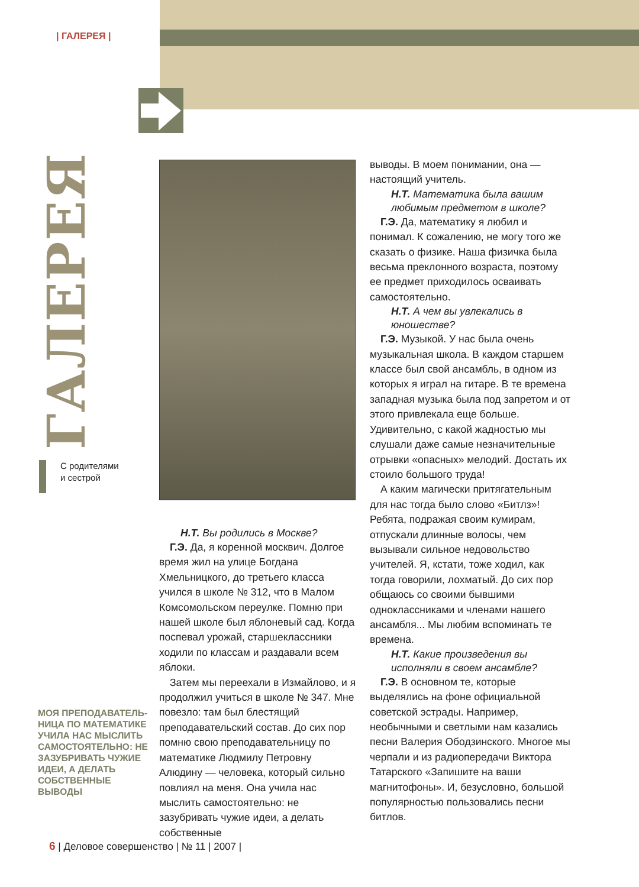| ГАЛЕРЕЯ |
ГАЛЕРЕЯ
С родителями
и сестрой
МОЯ ПРЕПОДАВАТЕЛЬ-НИЦА ПО МАТЕМАТИКЕ УЧИЛА НАС МЫСЛИТЬ САМОСТОЯТЕЛЬНО: НЕ ЗАЗУБРИВАТЬ ЧУЖИЕ ИДЕИ, А ДЕЛАТЬ СОБСТВЕННЫЕ ВЫВОДЫ
Н.Т. Вы родились в Москве?
Г.Э. Да, я коренной москвич. Долгое время жил на улице Богдана Хмельницкого, до третьего класса учился в школе № 312, что в Малом Комсомольском переулке. Помню при нашей школе был яблоневый сад. Когда поспевал урожай, старшеклассники ходили по классам и раздавали всем яблоки.
Затем мы переехали в Измайлово, и я продолжил учиться в школе № 347. Мне повезло: там был блестящий преподавательский состав. До сих пор помню свою преподавательницу по математике Людмилу Петровну Алюдину — человека, который сильно повлиял на меня. Она учила нас мыслить самостоятельно: не зазубривать чужие идеи, а делать собственные
выводы. В моем понимании, она — настоящий учитель.
Н.Т. Математика была вашим любимым предметом в школе?
Г.Э. Да, математику я любил и понимал. К сожалению, не могу того же сказать о физике. Наша физичка была весьма преклонного возраста, поэтому ее предмет приходилось осваивать самостоятельно.
Н.Т. А чем вы увлекались в юношестве?
Г.Э. Музыкой. У нас была очень музыкальная школа. В каждом старшем классе был свой ансамбль, в одном из которых я играл на гитаре. В те времена западная музыка была под запретом и от этого привлекала еще больше. Удивительно, с какой жадностью мы слушали даже самые незначительные отрывки «опасных» мелодий. Достать их стоило большого труда!
А каким магически притягательным для нас тогда было слово «Битлз»! Ребята, подражая своим кумирам, отпускали длинные волосы, чем вызывали сильное недовольство учителей. Я, кстати, тоже ходил, как тогда говорили, лохматый. До сих пор общаюсь со своими бывшими одноклассниками и членами нашего ансамбля... Мы любим вспоминать те времена.
Н.Т. Какие произведения вы исполняли в своем ансамбле?
Г.Э. В основном те, которые выделялись на фоне официальной советской эстрады. Например, необычными и светлыми нам казались песни Валерия Ободзинского. Многое мы черпали и из радиопередачи Виктора Татарского «Запишите на ваши магнитофоны». И, безусловно, большой популярностью пользовались песни битлов.
6 | Деловое совершенство | № 11 | 2007 |